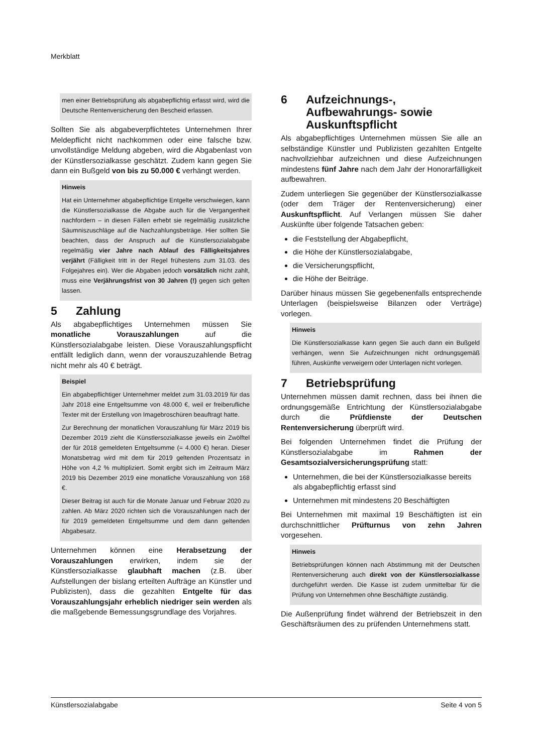Merkblatt
men einer Betriebsprüfung als abgabepflichtig erfasst wird, wird die Deutsche Rentenversicherung den Bescheid erlassen.
Sollten Sie als abgabeverpflichtetes Unternehmen Ihrer Meldepflicht nicht nachkommen oder eine falsche bzw. unvollständige Meldung abgeben, wird die Abgabenlast von der Künstlersozialkasse geschätzt. Zudem kann gegen Sie dann ein Bußgeld von bis zu 50.000 € verhängt werden.
Hinweis
Hat ein Unternehmer abgabepflichtige Entgelte verschwiegen, kann die Künstlersozialkasse die Abgabe auch für die Vergangenheit nachfordern – in diesen Fällen erhebt sie regelmäßig zusätzliche Säumniszuschläge auf die Nachzahlungsbeträge. Hier sollten Sie beachten, dass der Anspruch auf die Künstlersozialabgabe regelmäßig vier Jahre nach Ablauf des Fälligkeitsjahres verjährt (Fälligkeit tritt in der Regel frühestens zum 31.03. des Folgejahres ein). Wer die Abgaben jedoch vorsätzlich nicht zahlt, muss eine Verjährungsfrist von 30 Jahren (!) gegen sich gelten lassen.
5 Zahlung
Als abgabepflichtiges Unternehmen müssen Sie monatliche Vorauszahlungen auf die Künstlersozialabgabe leisten. Diese Vorauszahlungspflicht entfällt lediglich dann, wenn der vorauszuzahlende Betrag nicht mehr als 40 € beträgt.
Beispiel
Ein abgabepflichtiger Unternehmer meldet zum 31.03.2019 für das Jahr 2018 eine Entgeltsumme von 48.000 €, weil er freiberufliche Texter mit der Erstellung von Imagebroschüren beauftragt hatte.
Zur Berechnung der monatlichen Vorauszahlung für März 2019 bis Dezember 2019 zieht die Künstlersozialkasse jeweils ein Zwölftel der für 2018 gemeldeten Entgeltsumme (= 4.000 €) heran. Dieser Monatsbetrag wird mit dem für 2019 geltenden Prozentsatz in Höhe von 4,2 % multipliziert. Somit ergibt sich im Zeitraum März 2019 bis Dezember 2019 eine monatliche Vorauszahlung von 168 €.
Dieser Beitrag ist auch für die Monate Januar und Februar 2020 zu zahlen. Ab März 2020 richten sich die Vorauszahlungen nach der für 2019 gemeldeten Entgeltsumme und dem dann geltenden Abgabesatz.
Unternehmen können eine Herabsetzung der Vorauszahlungen erwirken, indem sie der Künstlersozialkasse glaubhaft machen (z.B. über Aufstellungen der bislang erteilten Aufträge an Künstler und Publizisten), dass die gezahlten Entgelte für das Vorauszahlungsjahr erheblich niedriger sein werden als die maßgebende Bemessungsgrundlage des Vorjahres.
6 Aufzeichnungs-, Aufbewahrungs- sowie Auskunftspflicht
Als abgabepflichtiges Unternehmen müssen Sie alle an selbständige Künstler und Publizisten gezahlten Entgelte nachvollziehbar aufzeichnen und diese Aufzeichnungen mindestens fünf Jahre nach dem Jahr der Honorarfälligkeit aufbewahren.
Zudem unterliegen Sie gegenüber der Künstlersozialkasse (oder dem Träger der Rentenversicherung) einer Auskunftspflicht. Auf Verlangen müssen Sie daher Auskünfte über folgende Tatsachen geben:
die Feststellung der Abgabepflicht,
die Höhe der Künstlersozialabgabe,
die Versicherungspflicht,
die Höhe der Beiträge.
Darüber hinaus müssen Sie gegebenenfalls entsprechende Unterlagen (beispielsweise Bilanzen oder Verträge) vorlegen.
Hinweis
Die Künstlersozialkasse kann gegen Sie auch dann ein Bußgeld verhängen, wenn Sie Aufzeichnungen nicht ordnungsgemäß führen, Auskünfte verweigern oder Unterlagen nicht vorlegen.
7 Betriebsprüfung
Unternehmen müssen damit rechnen, dass bei ihnen die ordnungsgemäße Entrichtung der Künstlersozialabgabe durch die Prüfdienste der Deutschen Rentenversicherung überprüft wird.
Bei folgenden Unternehmen findet die Prüfung der Künstlersozialabgabe im Rahmen der Gesamtsozialversicherungsprüfung statt:
Unternehmen, die bei der Künstlersozialkasse bereits als abgabepflichtig erfasst sind
Unternehmen mit mindestens 20 Beschäftigten
Bei Unternehmen mit maximal 19 Beschäftigten ist ein durchschnittlicher Prüfturnus von zehn Jahren vorgesehen.
Hinweis
Betriebsprüfungen können nach Abstimmung mit der Deutschen Rentenversicherung auch direkt von der Künstlersozialkasse durchgeführt werden. Die Kasse ist zudem unmittelbar für die Prüfung von Unternehmen ohne Beschäftigte zuständig.
Die Außenprüfung findet während der Betriebszeit in den Geschäftsräumen des zu prüfenden Unternehmens statt.
Künstlersozialabgabe Seite 4 von 5